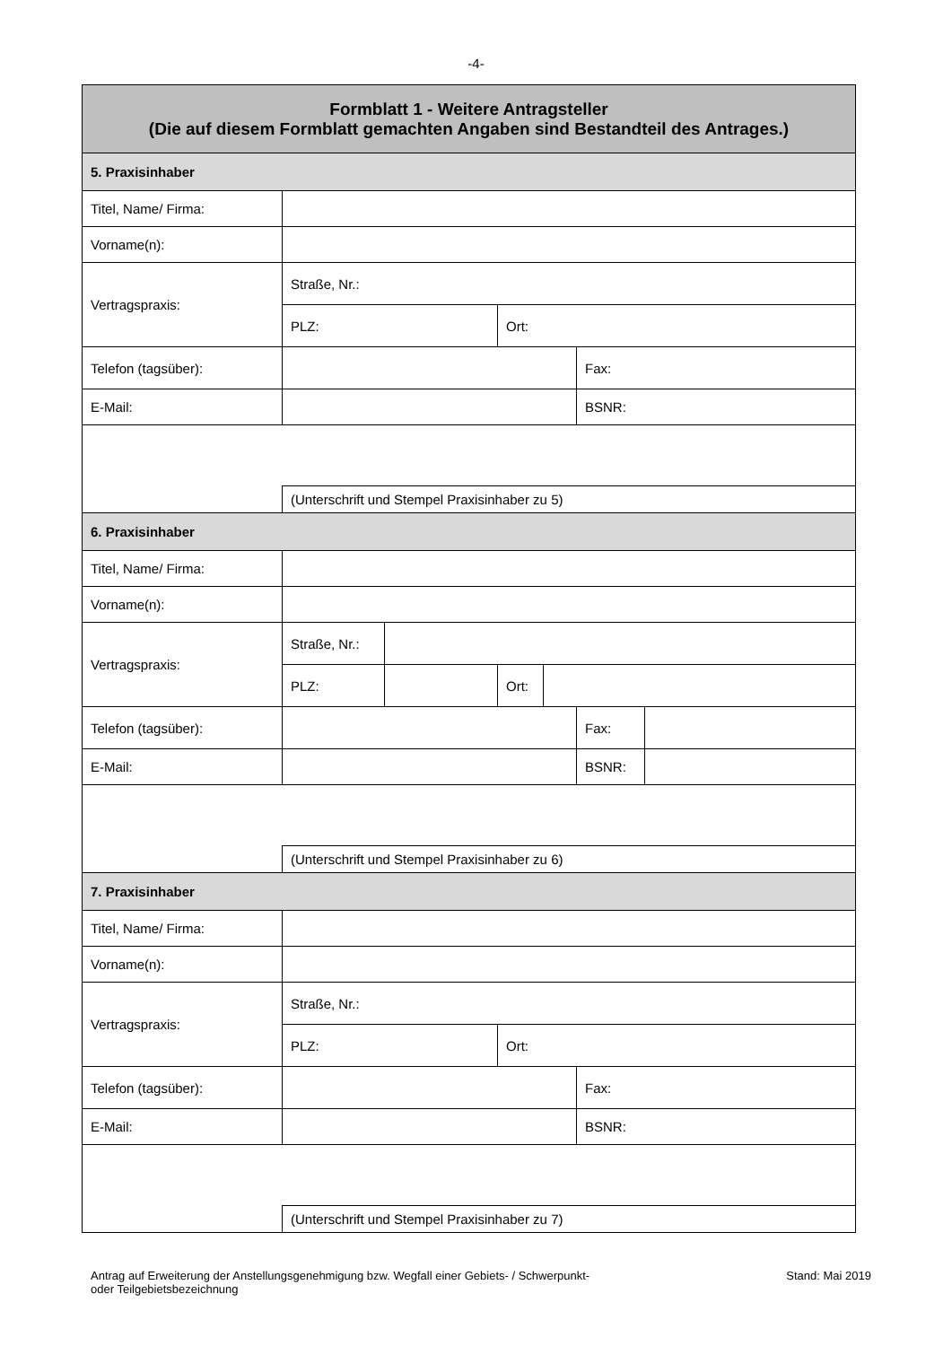-4-
| Formblatt 1 - Weitere Antragsteller (Die auf diesem Formblatt gemachten Angaben sind Bestandteil des Antrages.) | | | | | | |
| 5. Praxisinhaber | | | | | | |
| Titel, Name/ Firma: | | | | | | |
| Vorname(n): | | | | | | |
| Vertragspraxis: | Straße, Nr.: | | | | | |
| | PLZ: | | Ort: | | | |
| Telefon (tagsüber): | | | | | Fax: | |
| E-Mail: | | | | | BSNR: | |
| | (Unterschrift und Stempel Praxisinhaber zu 5) | | | | | |
| 6. Praxisinhaber | | | | | | |
| Titel, Name/ Firma: | | | | | | |
| Vorname(n): | | | | | | |
| Vertragspraxis: | Straße, Nr.: | | | | | |
| | PLZ: | | Ort: | | | |
| Telefon (tagsüber): | | | | | Fax: | |
| E-Mail: | | | | | BSNR: | |
| | (Unterschrift und Stempel Praxisinhaber zu 6) | | | | | |
| 7. Praxisinhaber | | | | | | |
| Titel, Name/ Firma: | | | | | | |
| Vorname(n): | | | | | | |
| Vertragspraxis: | Straße, Nr.: | | | | | |
| | PLZ: | | Ort: | | | |
| Telefon (tagsüber): | | | | | Fax: | |
| E-Mail: | | | | | BSNR: | |
| | (Unterschrift und Stempel Praxisinhaber zu 7) | | | | | |
Antrag auf Erweiterung der Anstellungsgenehmigung bzw. Wegfall einer Gebiets- / Schwerpunkt-
oder Teilgebietsbezeichnung
Stand: Mai 2019